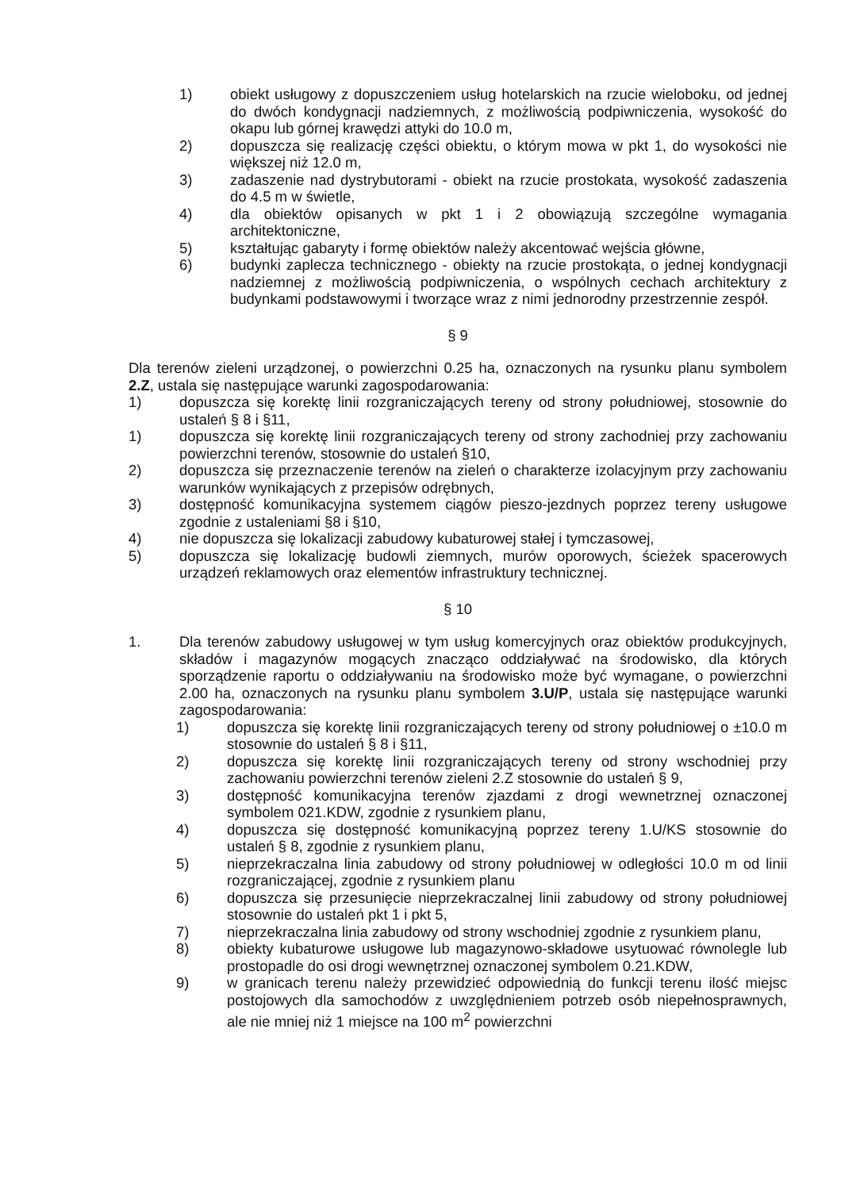1) obiekt usługowy z dopuszczeniem usług hotelarskich na rzucie wieloboku, od jednej do dwóch kondygnacji nadziemnych, z możliwością podpiwniczenia, wysokość do okapu lub górnej krawędzi attyki do 10.0 m,
2) dopuszcza się realizację części obiektu, o którym mowa w pkt 1, do wysokości nie większej niż 12.0 m,
3) zadaszenie nad dystrybutorami - obiekt na rzucie prostokata, wysokość zadaszenia do 4.5 m w świetle,
4) dla obiektów opisanych w pkt 1 i 2 obowiązują szczególne wymagania architektoniczne,
5) kształtując gabaryty i formę obiektów należy akcentować wejścia główne,
6) budynki zaplecza technicznego - obiekty na rzucie prostokąta, o jednej kondygnacji nadziemnej z możliwością podpiwniczenia, o wspólnych cechach architektury z budynkami podstawowymi i tworzące wraz z nimi jednorodny przestrzennie zespół.
§ 9
Dla terenów zieleni urządzonej, o powierzchni 0.25 ha, oznaczonych na rysunku planu symbolem 2.Z, ustala się następujące warunki zagospodarowania:
1) dopuszcza się korektę linii rozgraniczających tereny od strony południowej, stosownie do ustaleń § 8 i §11,
1) dopuszcza się korektę linii rozgraniczających tereny od strony zachodniej przy zachowaniu powierzchni terenów, stosownie do ustaleń §10,
2) dopuszcza się przeznaczenie terenów na zieleń o charakterze izolacyjnym przy zachowaniu warunków wynikających z przepisów odrębnych,
3) dostępność komunikacyjna systemem ciągów pieszo-jezdnych poprzez tereny usługowe zgodnie z ustaleniami §8 i §10,
4) nie dopuszcza się lokalizacji zabudowy kubaturowej stałej i tymczasowej,
5) dopuszcza się lokalizację budowli ziemnych, murów oporowych, ścieżek spacerowych urządzeń reklamowych oraz elementów infrastruktury technicznej.
§ 10
1. Dla terenów zabudowy usługowej w tym usług komercyjnych oraz obiektów produkcyjnych, składów i magazynów mogących znacząco oddziaływać na środowisko, dla których sporządzenie raportu o oddziaływaniu na środowisko może być wymagane, o powierzchni 2.00 ha, oznaczonych na rysunku planu symbolem 3.U/P, ustala się następujące warunki zagospodarowania:
1) dopuszcza się korektę linii rozgraniczających tereny od strony południowej o ±10.0 m stosownie do ustaleń § 8 i §11,
2) dopuszcza się korektę linii rozgraniczających tereny od strony wschodniej przy zachowaniu powierzchni terenów zieleni 2.Z stosownie do ustaleń § 9,
3) dostępność komunikacyjna terenów zjazdami z drogi wewnetrznej oznaczonej symbolem 021.KDW, zgodnie z rysunkiem planu,
4) dopuszcza się dostępność komunikacyjną poprzez tereny 1.U/KS stosownie do ustaleń § 8, zgodnie z rysunkiem planu,
5) nieprzekraczalna linia zabudowy od strony południowej w odległości 10.0 m od linii rozgraniczającej, zgodnie z rysunkiem planu
6) dopuszcza się przesunięcie nieprzekraczalnej linii zabudowy od strony południowej stosownie do ustaleń pkt 1 i pkt 5,
7) nieprzekraczalna linia zabudowy od strony wschodniej zgodnie z rysunkiem planu,
8) obiekty kubaturowe usługowe lub magazynowo-składowe usytuować równolegle lub prostopadle do osi drogi wewnętrznej oznaczonej symbolem 0.21.KDW,
9) w granicach terenu należy przewidzieć odpowiednią do funkcji terenu ilość miejsc postojowych dla samochodów z uwzględnieniem potrzeb osób niepełnosprawnych, ale nie mniej niż 1 miejsce na 100 m<sup>2</sup> powierzchni